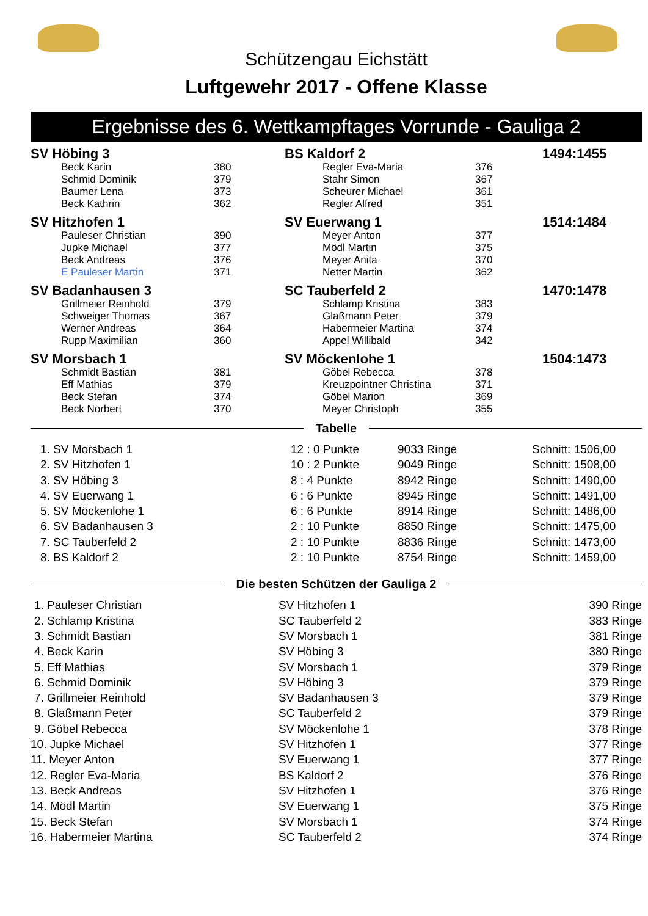Schützengau Eichstätt
Luftgewehr 2017 - Offene Klasse
Ergebnisse des 6. Wettkampftages Vorrunde - Gauliga 2
| SV Höbing 3 | | | BS Kaldorf 2 | | | 1494:1455 |
| | Beck Karin | 380 | | Regler Eva-Maria | 376 | |
| | Schmid Dominik | 379 | | Stahr Simon | 367 | |
| | Baumer Lena | 373 | | Scheurer Michael | 361 | |
| | Beck Kathrin | 362 | | Regler Alfred | 351 | |
| SV Hitzhofen 1 | | | SV Euerwang 1 | | | 1514:1484 |
| | Pauleser Christian | 390 | | Meyer Anton | 377 | |
| | Jupke Michael | 377 | | Mödl Martin | 375 | |
| | Beck Andreas | 376 | | Meyer Anita | 370 | |
| | E Pauleser Martin | 371 | | Netter Martin | 362 | |
| SV Badanhausen 3 | | | SC Tauberfeld 2 | | | 1470:1478 |
| | Grillmeier Reinhold | 379 | | Schlamp Kristina | 383 | |
| | Schweiger Thomas | 367 | | Glaßmann Peter | 379 | |
| | Werner Andreas | 364 | | Habermeier Martina | 374 | |
| | Rupp Maximilian | 360 | | Appel Willibald | 342 | |
| SV Morsbach 1 | | | SV Möckenlohe 1 | | | 1504:1473 |
| | Schmidt Bastian | 381 | | Göbel Rebecca | 378 | |
| | Eff Mathias | 379 | | Kreuzpointner Christina | 371 | |
| | Beck Stefan | 374 | | Göbel Marion | 369 | |
| | Beck Norbert | 370 | | Meyer Christoph | 355 | |
Tabelle
| 1. SV Morsbach 1 | 12 : 0 Punkte | 9033 Ringe | Schnitt: 1506,00 |
| 2. SV Hitzhofen 1 | 10 : 2 Punkte | 9049 Ringe | Schnitt: 1508,00 |
| 3. SV Höbing 3 | 8 : 4 Punkte | 8942 Ringe | Schnitt: 1490,00 |
| 4. SV Euerwang 1 | 6 : 6 Punkte | 8945 Ringe | Schnitt: 1491,00 |
| 5. SV Möckenlohe 1 | 6 : 6 Punkte | 8914 Ringe | Schnitt: 1486,00 |
| 6. SV Badanhausen 3 | 2 : 10 Punkte | 8850 Ringe | Schnitt: 1475,00 |
| 7. SC Tauberfeld 2 | 2 : 10 Punkte | 8836 Ringe | Schnitt: 1473,00 |
| 8. BS Kaldorf 2 | 2 : 10 Punkte | 8754 Ringe | Schnitt: 1459,00 |
Die besten Schützen der Gauliga 2
| 1. Pauleser Christian | SV Hitzhofen 1 | 390 Ringe |
| 2. Schlamp Kristina | SC Tauberfeld 2 | 383 Ringe |
| 3. Schmidt Bastian | SV Morsbach 1 | 381 Ringe |
| 4. Beck Karin | SV Höbing 3 | 380 Ringe |
| 5. Eff Mathias | SV Morsbach 1 | 379 Ringe |
| 6. Schmid Dominik | SV Höbing 3 | 379 Ringe |
| 7. Grillmeier Reinhold | SV Badanhausen 3 | 379 Ringe |
| 8. Glaßmann Peter | SC Tauberfeld 2 | 379 Ringe |
| 9. Göbel Rebecca | SV Möckenlohe 1 | 378 Ringe |
| 10. Jupke Michael | SV Hitzhofen 1 | 377 Ringe |
| 11. Meyer Anton | SV Euerwang 1 | 377 Ringe |
| 12. Regler Eva-Maria | BS Kaldorf 2 | 376 Ringe |
| 13. Beck Andreas | SV Hitzhofen 1 | 376 Ringe |
| 14. Mödl Martin | SV Euerwang 1 | 375 Ringe |
| 15. Beck Stefan | SV Morsbach 1 | 374 Ringe |
| 16. Habermeier Martina | SC Tauberfeld 2 | 374 Ringe |